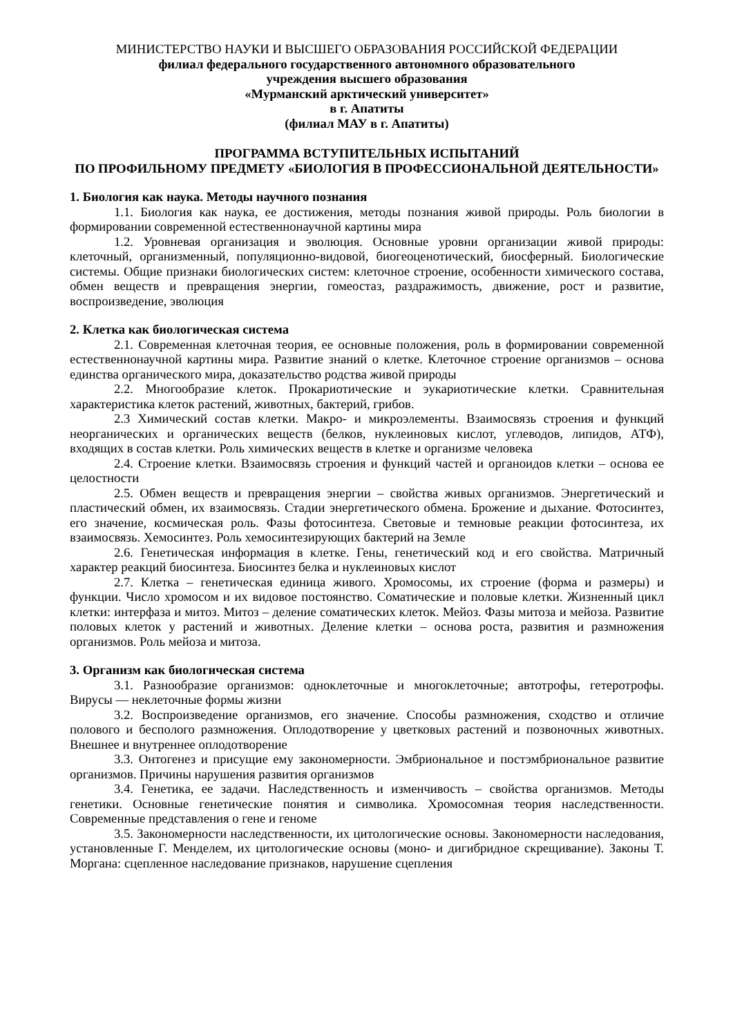МИНИСТЕРСТВО НАУКИ И ВЫСШЕГО ОБРАЗОВАНИЯ РОССИЙСКОЙ ФЕДЕРАЦИИ
филиал федерального государственного автономного образовательного
учреждения высшего образования
«Мурманский арктический университет»
в г. Апатиты
(филиал МАУ в г. Апатиты)
ПРОГРАММА ВСТУПИТЕЛЬНЫХ ИСПЫТАНИЙ
ПО ПРОФИЛЬНОМУ ПРЕДМЕТУ «БИОЛОГИЯ В ПРОФЕССИОНАЛЬНОЙ ДЕЯТЕЛЬНОСТИ»
1. Биология как наука. Методы научного познания
1.1. Биология как наука, ее достижения, методы познания живой природы. Роль биологии в формировании современной естественнонаучной картины мира
1.2. Уровневая организация и эволюция. Основные уровни организации живой природы: клеточный, организменный, популяционно-видовой, биогеоценотический, биосферный. Биологические системы. Общие признаки биологических систем: клеточное строение, особенности химического состава, обмен веществ и превращения энергии, гомеостаз, раздражимость, движение, рост и развитие, воспроизведение, эволюция
2. Клетка как биологическая система
2.1. Современная клеточная теория, ее основные положения, роль в формировании современной естественнонаучной картины мира. Развитие знаний о клетке. Клеточное строение организмов – основа единства органического мира, доказательство родства живой природы
2.2. Многообразие клеток. Прокариотические и эукариотические клетки. Сравнительная характеристика клеток растений, животных, бактерий, грибов.
2.3 Химический состав клетки. Макро- и микроэлементы. Взаимосвязь строения и функций неорганических и органических веществ (белков, нуклеиновых кислот, углеводов, липидов, АТФ), входящих в состав клетки. Роль химических веществ в клетке и организме человека
2.4. Строение клетки. Взаимосвязь строения и функций частей и органоидов клетки – основа ее целостности
2.5. Обмен веществ и превращения энергии – свойства живых организмов. Энергетический и пластический обмен, их взаимосвязь. Стадии энергетического обмена. Брожение и дыхание. Фотосинтез, его значение, космическая роль. Фазы фотосинтеза. Световые и темновые реакции фотосинтеза, их взаимосвязь. Хемосинтез. Роль хемосинтезирующих бактерий на Земле
2.6. Генетическая информация в клетке. Гены, генетический код и его свойства. Матричный характер реакций биосинтеза. Биосинтез белка и нуклеиновых кислот
2.7. Клетка – генетическая единица живого. Хромосомы, их строение (форма и размеры) и функции. Число хромосом и их видовое постоянство. Соматические и половые клетки. Жизненный цикл клетки: интерфаза и митоз. Митоз – деление соматических клеток. Мейоз. Фазы митоза и мейоза. Развитие половых клеток у растений и животных. Деление клетки – основа роста, развития и размножения организмов. Роль мейоза и митоза.
3. Организм как биологическая система
3.1. Разнообразие организмов: одноклеточные и многоклеточные; автотрофы, гетеротрофы. Вирусы — неклеточные формы жизни
3.2. Воспроизведение организмов, его значение. Способы размножения, сходство и отличие полового и бесполого размножения. Оплодотворение у цветковых растений и позвоночных животных. Внешнее и внутреннее оплодотворение
3.3. Онтогенез и присущие ему закономерности. Эмбриональное и постэмбриональное развитие организмов. Причины нарушения развития организмов
3.4. Генетика, ее задачи. Наследственность и изменчивость – свойства организмов. Методы генетики. Основные генетические понятия и символика. Хромосомная теория наследственности. Современные представления о гене и геноме
3.5. Закономерности наследственности, их цитологические основы. Закономерности наследования, установленные Г. Менделем, их цитологические основы (моно- и дигибридное скрещивание). Законы Т. Моргана: сцепленное наследование признаков, нарушение сцепления